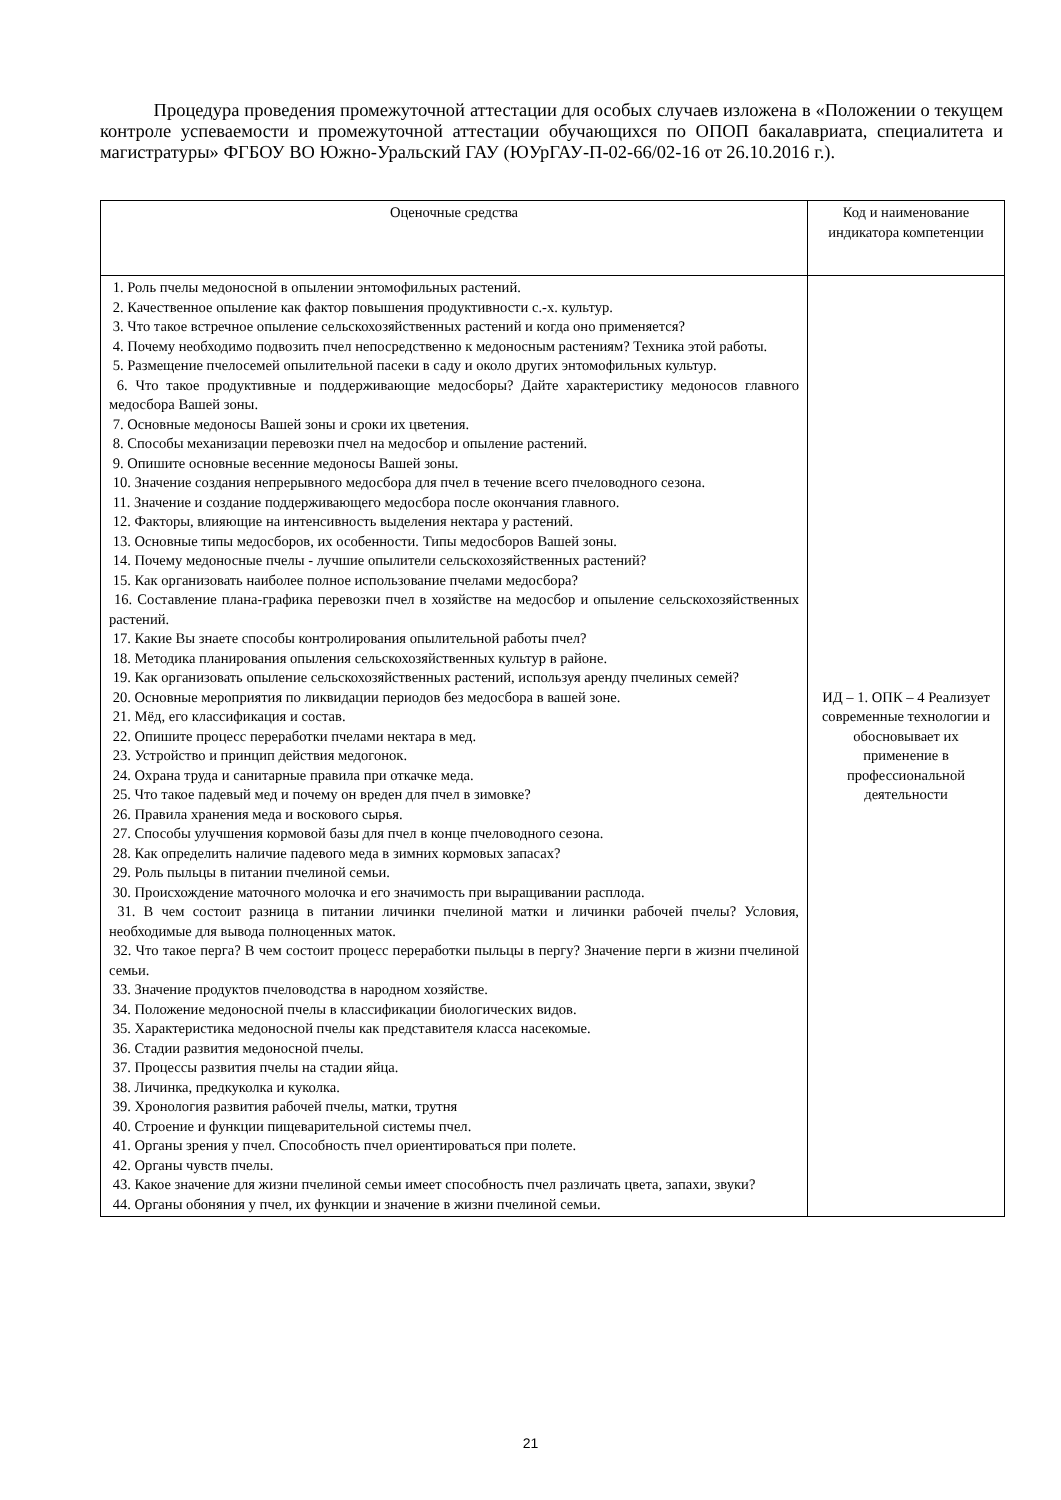Процедура проведения промежуточной аттестации для особых случаев изложена в «Положении о текущем контроле успеваемости и промежуточной аттестации обучающихся по ОПОП бакалавриата, специалитета и магистратуры» ФГБОУ ВО Южно-Уральский ГАУ (ЮУрГАУ-П-02-66/02-16 от 26.10.2016 г.).
| Оценочные средства | Код и наименование индикатора компетенции |
| --- | --- |
| 1. Роль пчелы медоносной в опылении энтомофильных растений. 2. Качественное опыление как фактор повышения продуктивности с.-х. культур. 3. Что такое встречное опыление сельскохозяйственных растений и когда оно применяется? 4. Почему необходимо подвозить пчел непосредственно к медоносным растениям? Техника этой работы. 5. Размещение пчелосемей опылительной пасеки в саду и около других энтомофильных культур. 6. Что такое продуктивные и поддерживающие медосборы? Дайте характеристику медоносов главного медосбора Вашей зоны. 7. Основные медоносы Вашей зоны и сроки их цветения. 8. Способы механизации перевозки пчел на медосбор и опыление растений. 9. Опишите основные весенние медоносы Вашей зоны. 10. Значение создания непрерывного медосбора для пчел в течение всего пчеловодного сезона. 11. Значение и создание поддерживающего медосбора после окончания главного. 12. Факторы, влияющие на интенсивность выделения нектара у растений. 13. Основные типы медосборов, их особенности. Типы медосборов Вашей зоны. 14. Почему медоносные пчелы - лучшие опылители сельскохозяйственных растений? 15. Как организовать наиболее полное использование пчелами медосбора? 16. Составление плана-графика перевозки пчел в хозяйстве на медосбор и опыление сельскохозяйственных растений. 17. Какие Вы знаете способы контролирования опылительной работы пчел? 18. Методика планирования опыления сельскохозяйственных культур в районе. 19. Как организовать опыление сельскохозяйственных растений, используя аренду пчелиных семей? 20. Основные мероприятия по ликвидации периодов без медосбора в вашей зоне. 21. Мёд, его классификация и состав. 22. Опишите процесс переработки пчелами нектара в мед. 23. Устройство и принцип действия медогонок. 24. Охрана труда и санитарные правила при откачке меда. 25. Что такое падевый мед и почему он вреден для пчел в зимовке? 26. Правила хранения меда и воскового сырья. 27. Способы улучшения кормовой базы для пчел в конце пчеловодного сезона. 28. Как определить наличие падевого меда в зимних кормовых запасах? 29. Роль пыльцы в питании пчелиной семьи. 30. Происхождение маточного молочка и его значимость при выращивании расплода. 31. В чем состоит разница в питании личинки пчелиной матки и личинки рабочей пчелы? Условия, необходимые для вывода полноценных маток. 32. Что такое перга? В чем состоит процесс переработки пыльцы в пергу? Значение перги в жизни пчелиной семьи. 33. Значение продуктов пчеловодства в народном хозяйстве. 34. Положение медоносной пчелы в классификации биологических видов. 35. Характеристика медоносной пчелы как представителя класса насекомые. 36. Стадии развития медоносной пчелы. 37. Процессы развития пчелы на стадии яйца. 38. Личинка, предкуколка и куколка. 39. Хронология развития рабочей пчелы, матки, трутня 40. Строение и функции пищеварительной системы пчел. 41. Органы зрения у пчел. Способность пчел ориентироваться при полете. 42. Органы чувств пчелы. 43. Какое значение для жизни пчелиной семьи имеет способность пчел различать цвета, запахи, звуки? 44. Органы обоняния у пчел, их функции и значение в жизни пчелиной семьи. | ИД – 1. ОПК – 4 Реализует современные технологии и обосновывает их применение в профессиональной деятельности |
21